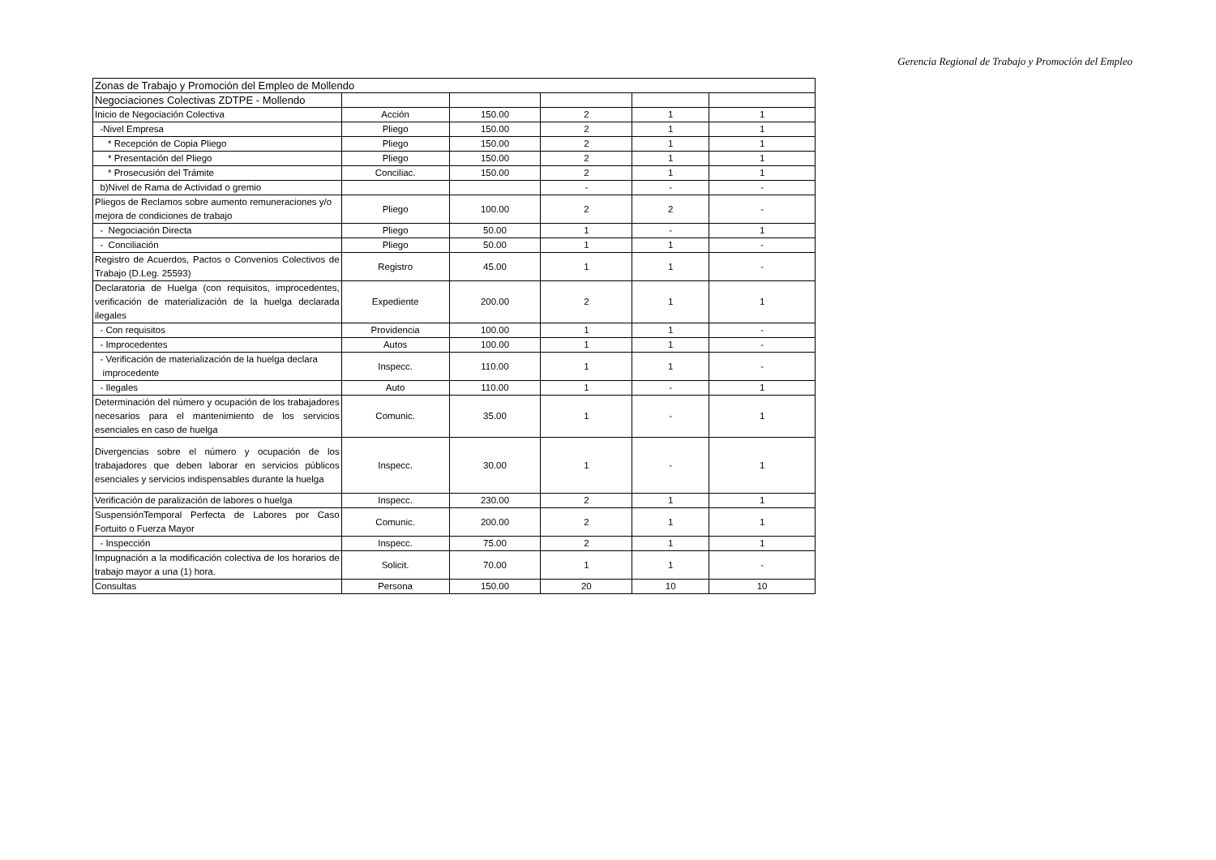Gerencia Regional de Trabajo y Promoción del Empleo
| Zonas de Trabajo y Promoción del Empleo de Mollendo | | | | | |
| Negociaciones Colectivas ZDTPE - Mollendo | | | | | |
| Inicio de Negociación Colectiva | Acción | 150.00 | 2 | 1 | 1 |
| -Nivel Empresa | Pliego | 150.00 | 2 | 1 | 1 |
| * Recepción de Copia Pliego | Pliego | 150.00 | 2 | 1 | 1 |
| * Presentación del Pliego | Pliego | 150.00 | 2 | 1 | 1 |
| * Prosecusión del Trámite | Conciliac. | 150.00 | 2 | 1 | 1 |
| b)Nivel de Rama de Actividad o gremio | | | - | - | - |
| Pliegos de Reclamos sobre aumento remuneraciones y/o mejora de condiciones de trabajo | Pliego | 100.00 | 2 | 2 | - |
| - Negociación Directa | Pliego | 50.00 | 1 | - | 1 |
| - Conciliación | Pliego | 50.00 | 1 | 1 | - |
| Registro de Acuerdos, Pactos o Convenios Colectivos de Trabajo (D.Leg. 25593) | Registro | 45.00 | 1 | 1 | - |
| Declaratoria de Huelga (con requisitos, improcedentes, verificación de materialización de la huelga declarada ilegales | Expediente | 200.00 | 2 | 1 | 1 |
| - Con requisitos | Providencia | 100.00 | 1 | 1 | - |
| - Improcedentes | Autos | 100.00 | 1 | 1 | - |
| - Verificación de materialización de la huelga declara improcedente | Inspecc. | 110.00 | 1 | 1 | - |
| - Ilegales | Auto | 110.00 | 1 | - | 1 |
| Determinación del número y ocupación de los trabajadores necesarios para el mantenimiento de los servicios esenciales en caso de huelga | Comunic. | 35.00 | 1 | - | 1 |
| Divergencias sobre el número y ocupación de los trabajadores que deben laborar en servicios públicos esenciales y servicios indispensables durante la huelga | Inspecc. | 30.00 | 1 | - | 1 |
| Verificación de paralización de labores o huelga | Inspecc. | 230.00 | 2 | 1 | 1 |
| SuspensiónTemporal Perfecta de Labores por Caso Fortuito o Fuerza Mayor | Comunic. | 200.00 | 2 | 1 | 1 |
| - Inspección | Inspecc. | 75.00 | 2 | 1 | 1 |
| Impugnación a la modificación colectiva de los horarios de trabajo mayor a una (1) hora. | Solicit. | 70.00 | 1 | 1 | - |
| Consultas | Persona | 150.00 | 20 | 10 | 10 |